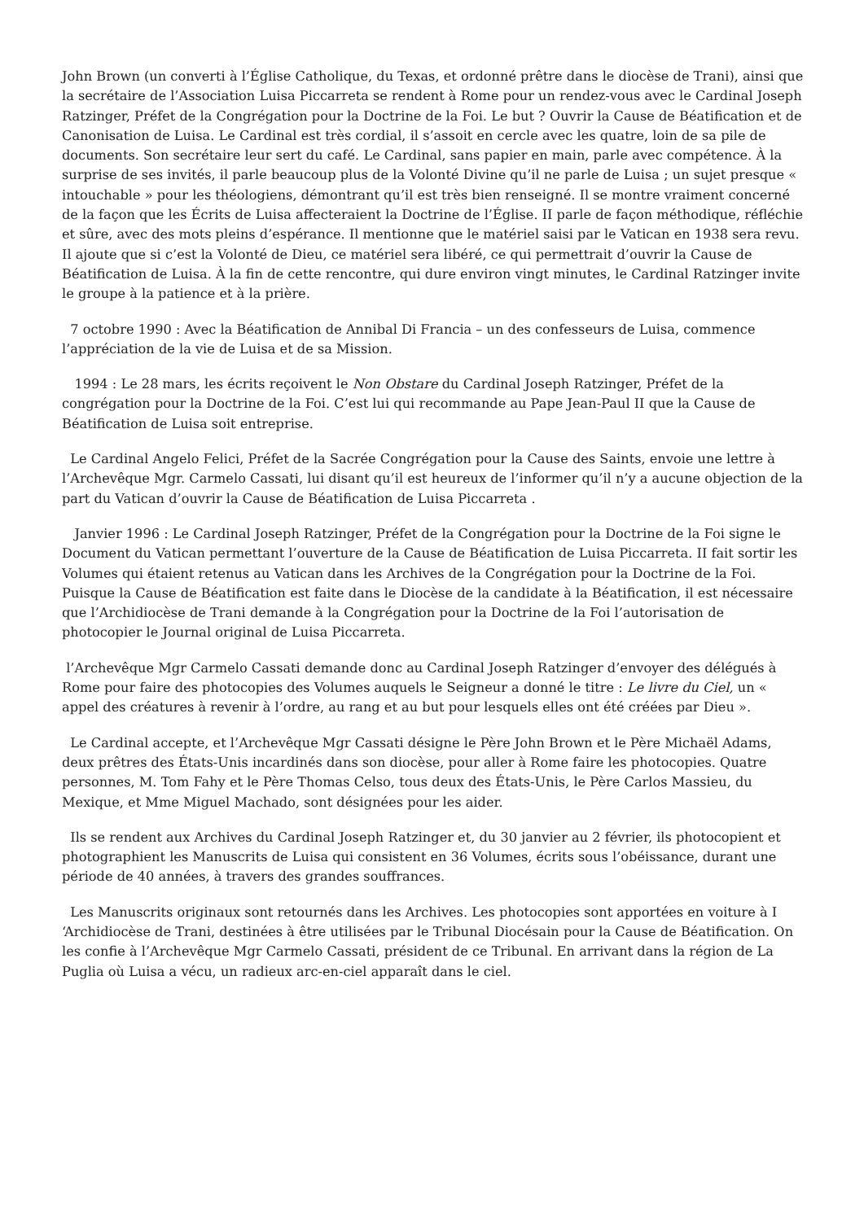John Brown (un converti à l’Église Catholique, du Texas, et ordonné prêtre dans le diocèse de Trani), ainsi que la secrétaire de l’Association Luisa Piccarreta se rendent à Rome pour un rendez-vous avec le Cardinal Joseph Ratzinger, Préfet de la Congrégation pour la Doctrine de la Foi. Le but ? Ouvrir la Cause de Béatification et de Canonisation de Luisa. Le Cardinal est très cordial, il s’assoit en cercle avec les quatre, loin de sa pile de documents. Son secrétaire leur sert du café. Le Cardinal, sans papier en main, parle avec compétence. À la surprise de ses invités, il parle beaucoup plus de la Volonté Divine qu’il ne parle de Luisa ; un sujet presque « intouchable » pour les théologiens, démontrant qu’il est très bien renseigné. Il se montre vraiment concerné de la façon que les Écrits de Luisa affecteraient la Doctrine de l’Église. II parle de façon méthodique, réfléchie et sûre, avec des mots pleins d’espérance. Il mentionne que le matériel saisi par le Vatican en 1938 sera revu. Il ajoute que si c’est la Volonté de Dieu, ce matériel sera libéré, ce qui permettrait d’ouvrir la Cause de Béatification de Luisa. À la fin de cette rencontre, qui dure environ vingt minutes, le Cardinal Ratzinger invite le groupe à la patience et à la prière.
7 octobre 1990 : Avec la Béatification de Annibal Di Francia – un des confesseurs de Luisa, commence l’appréciation de la vie de Luisa et de sa Mission.
1994 : Le 28 mars, les écrits reçoivent le Non Obstare du Cardinal Joseph Ratzinger, Préfet de la congrégation pour la Doctrine de la Foi. C’est lui qui recommande au Pape Jean-Paul II que la Cause de Béatification de Luisa soit entreprise.
Le Cardinal Angelo Felici, Préfet de la Sacrée Congrégation pour la Cause des Saints, envoie une lettre à l’Archevêque Mgr. Carmelo Cassati, lui disant qu’il est heureux de l’informer qu’il n’y a aucune objection de la part du Vatican d’ouvrir la Cause de Béatification de Luisa Piccarreta .
Janvier 1996 : Le Cardinal Joseph Ratzinger, Préfet de la Congrégation pour la Doctrine de la Foi signe le Document du Vatican permettant l’ouverture de la Cause de Béatification de Luisa Piccarreta. II fait sortir les Volumes qui étaient retenus au Vatican dans les Archives de la Congrégation pour la Doctrine de la Foi. Puisque la Cause de Béatification est faite dans le Diocèse de la candidate à la Béatification, il est nécessaire que l’Archidiocèse de Trani demande à la Congrégation pour la Doctrine de la Foi l’autorisation de photocopier le Journal original de Luisa Piccarreta.
l’Archevêque Mgr Carmelo Cassati demande donc au Cardinal Joseph Ratzinger d’envoyer des délégués à Rome pour faire des photocopies des Volumes auquels le Seigneur a donné le titre : Le livre du Ciel, un « appel des créatures à revenir à l’ordre, au rang et au but pour lesquels elles ont été créées par Dieu ».
Le Cardinal accepte, et l’Archevêque Mgr Cassati désigne le Père John Brown et le Père Michaël Adams, deux prêtres des États-Unis incardinés dans son diocèse, pour aller à Rome faire les photocopies. Quatre personnes, M. Tom Fahy et le Père Thomas Celso, tous deux des États-Unis, le Père Carlos Massieu, du Mexique, et Mme Miguel Machado, sont désignées pour les aider.
Ils se rendent aux Archives du Cardinal Joseph Ratzinger et, du 30 janvier au 2 février, ils photocopient et photographient les Manuscrits de Luisa qui consistent en 36 Volumes, écrits sous l’obéissance, durant une période de 40 années, à travers des grandes souffrances.
Les Manuscrits originaux sont retournés dans les Archives. Les photocopies sont apportées en voiture à I ‘Archidiocèse de Trani, destinées à être utilisées par le Tribunal Diocésain pour la Cause de Béatification. On les confie à l’Archevêque Mgr Carmelo Cassati, président de ce Tribunal. En arrivant dans la région de La Puglia où Luisa a vécu, un radieux arc-en-ciel apparaît dans le ciel.